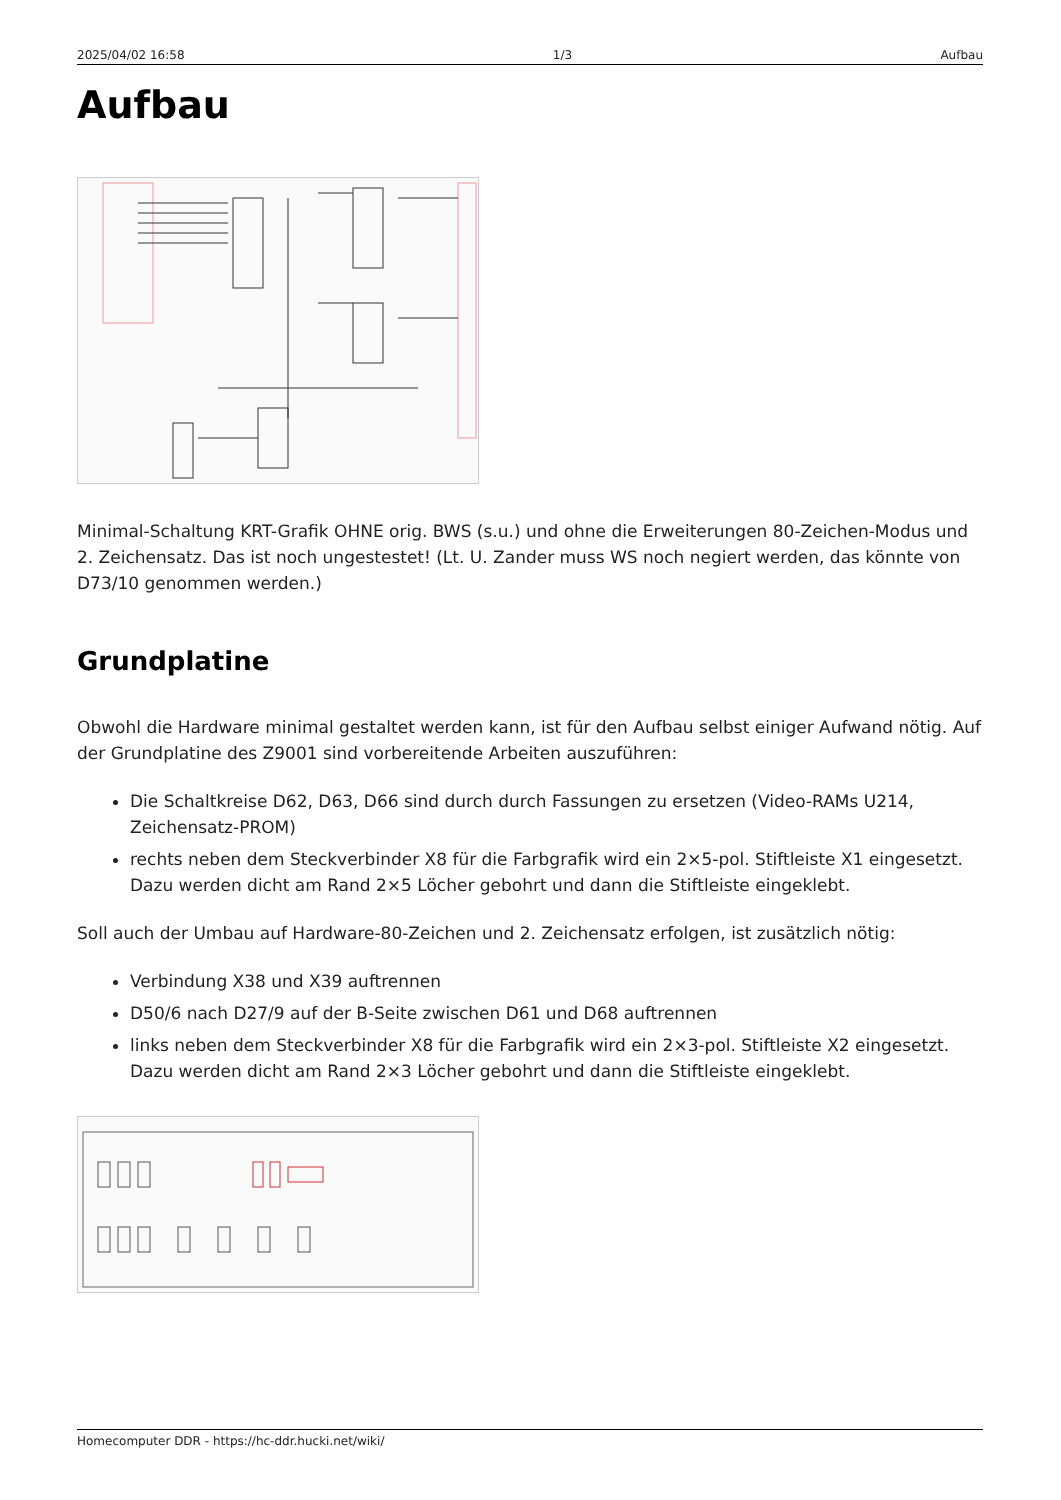2025/04/02 16:58 1/3 Aufbau
Aufbau
Minimal-Schaltung KRT-Grafik OHNE orig. BWS (s.u.) und ohne die Erweiterungen 80-Zeichen-Modus und 2. Zeichensatz. Das ist noch ungestestet! (Lt. U. Zander muss WS noch negiert werden, das könnte von D73/10 genommen werden.)
Grundplatine
Obwohl die Hardware minimal gestaltet werden kann, ist für den Aufbau selbst einiger Aufwand nötig. Auf der Grundplatine des Z9001 sind vorbereitende Arbeiten auszuführen:
Die Schaltkreise D62, D63, D66 sind durch durch Fassungen zu ersetzen (Video-RAMs U214, Zeichensatz-PROM)
rechts neben dem Steckverbinder X8 für die Farbgrafik wird ein 2×5-pol. Stiftleiste X1 eingesetzt. Dazu werden dicht am Rand 2×5 Löcher gebohrt und dann die Stiftleiste eingeklebt.
Soll auch der Umbau auf Hardware-80-Zeichen und 2. Zeichensatz erfolgen, ist zusätzlich nötig:
Verbindung X38 und X39 auftrennen
D50/6 nach D27/9 auf der B-Seite zwischen D61 und D68 auftrennen
links neben dem Steckverbinder X8 für die Farbgrafik wird ein 2×3-pol. Stiftleiste X2 eingesetzt. Dazu werden dicht am Rand 2×3 Löcher gebohrt und dann die Stiftleiste eingeklebt.
Homecomputer DDR - https://hc-ddr.hucki.net/wiki/